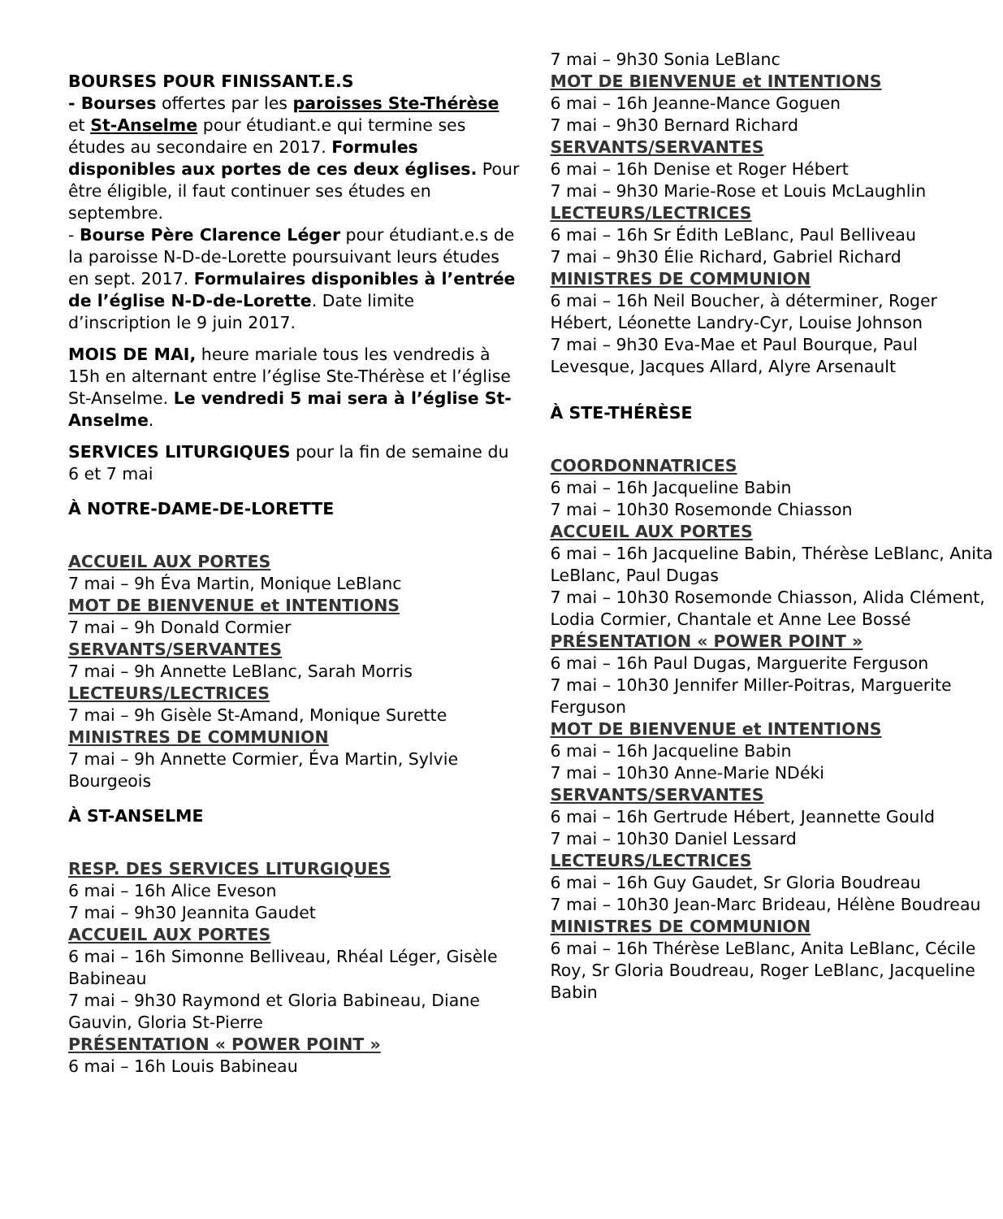BOURSES POUR FINISSANT.E.S
- Bourses offertes par les paroisses Ste-Thérèse et St-Anselme pour étudiant.e qui termine ses études au secondaire en 2017. Formules disponibles aux portes de ces deux églises. Pour être éligible, il faut continuer ses études en septembre.
- Bourse Père Clarence Léger pour étudiant.e.s de la paroisse N-D-de-Lorette poursuivant leurs études en sept. 2017. Formulaires disponibles à l’entrée de l’église N-D-de-Lorette. Date limite d’inscription le 9 juin 2017.
MOIS DE MAI, heure mariale tous les vendredis à 15h en alternant entre l’église Ste-Thérèse et l’église St-Anselme. Le vendredi 5 mai sera à l’église St-Anselme.
SERVICES LITURGIQUES pour la fin de semaine du 6 et 7 mai
À NOTRE-DAME-DE-LORETTE
ACCUEIL AUX PORTES
7 mai – 9h Éva Martin, Monique LeBlanc
MOT DE BIENVENUE et INTENTIONS
7 mai – 9h Donald Cormier
SERVANTS/SERVANTES
7 mai – 9h Annette LeBlanc, Sarah Morris
LECTEURS/LECTRICES
7 mai – 9h Gisèle St-Amand, Monique Surette
MINISTRES DE COMMUNION
7 mai – 9h Annette Cormier, Éva Martin, Sylvie Bourgeois
À ST-ANSELME
RESP. DES SERVICES LITURGIQUES
6 mai – 16h Alice Eveson
7 mai – 9h30 Jeannita Gaudet
ACCUEIL AUX PORTES
6 mai – 16h Simonne Belliveau, Rhéal Léger, Gisèle Babineau
7 mai – 9h30 Raymond et Gloria Babineau, Diane Gauvin, Gloria St-Pierre
PRÉSENTATION « POWER POINT »
6 mai – 16h Louis Babineau
7 mai – 9h30 Sonia LeBlanc
MOT DE BIENVENUE et INTENTIONS
6 mai – 16h Jeanne-Mance Goguen
7 mai – 9h30 Bernard Richard
SERVANTS/SERVANTES
6 mai – 16h Denise et Roger Hébert
7 mai – 9h30 Marie-Rose et Louis McLaughlin
LECTEURS/LECTRICES
6 mai – 16h Sr Édith LeBlanc, Paul Belliveau
7 mai – 9h30 Élie Richard, Gabriel Richard
MINISTRES DE COMMUNION
6 mai – 16h Neil Boucher, à déterminer, Roger Hébert, Léonette Landry-Cyr, Louise Johnson
7 mai – 9h30 Eva-Mae et Paul Bourque, Paul Levesque, Jacques Allard, Alyre Arsenault
À STE-THÉRÈSE
COORDONNATRICES
6 mai – 16h Jacqueline Babin
7 mai – 10h30 Rosemonde Chiasson
ACCUEIL AUX PORTES
6 mai – 16h Jacqueline Babin, Thérèse LeBlanc, Anita LeBlanc, Paul Dugas
7 mai – 10h30 Rosemonde Chiasson, Alida Clément, Lodia Cormier, Chantale et Anne Lee Bossé
PRÉSENTATION « POWER POINT »
6 mai – 16h Paul Dugas, Marguerite Ferguson
7 mai – 10h30 Jennifer Miller-Poitras, Marguerite Ferguson
MOT DE BIENVENUE et INTENTIONS
6 mai – 16h Jacqueline Babin
7 mai – 10h30 Anne-Marie NDéki
SERVANTS/SERVANTES
6 mai – 16h Gertrude Hébert, Jeannette Gould
7 mai – 10h30 Daniel Lessard
LECTEURS/LECTRICES
6 mai – 16h Guy Gaudet, Sr Gloria Boudreau
7 mai – 10h30 Jean-Marc Brideau, Hélène Boudreau
MINISTRES DE COMMUNION
6 mai – 16h Thérèse LeBlanc, Anita LeBlanc, Cécile Roy, Sr Gloria Boudreau, Roger LeBlanc, Jacqueline Babin